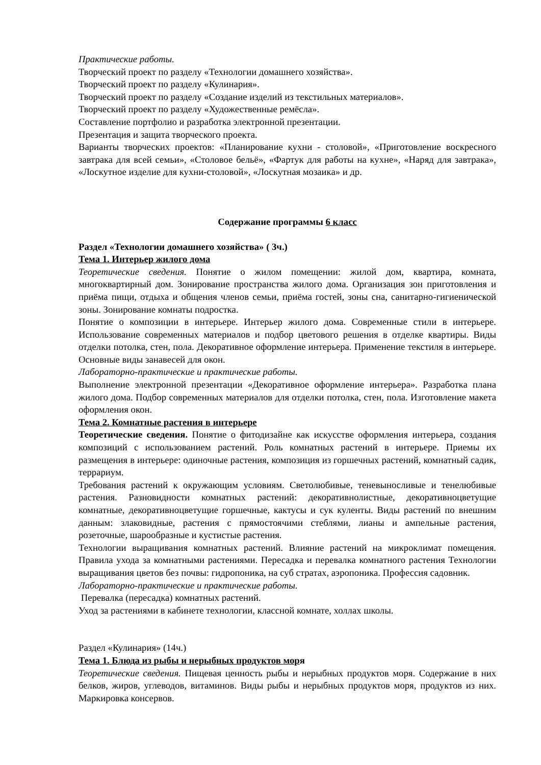Практические работы.
Творческий проект по разделу «Технологии домашнего хозяйства».
Творческий проект по разделу «Кулинария».
Творческий проект по разделу «Создание изделий из текстильных материалов».
Творческий проект по разделу «Художественные ремёсла».
Составление портфолио и разработка электронной презентации.
Презентация и защита творческого проекта.
Варианты творческих проектов: «Планирование кухни - столовой», «Приготовление воскресного завтрака для всей семьи», «Столовое бельё», «Фартук для работы на кухне», «Наряд для завтрака», «Лоскутное изделие для кухни-столовой», «Лоскутная мозаика» и др.
Содержание программы 6 класс
Раздел «Технологии домашнего хозяйства» ( 3ч.)
Тема 1. Интерьер жилого дома
Теоретические сведения. Понятие о жилом помещении: жилой дом, квартира, комната, многоквартирный дом. Зонирование пространства жилого дома. Организация зон приготовления и приёма пищи, отдыха и общения членов семьи, приёма гостей, зоны сна, санитарно-гигиенической зоны. Зонирование комнаты подростка.
Понятие о композиции в интерьере. Интерьер жилого дома. Современные стили в интерьере. Использование современных материалов и подбор цветового решения в отделке квартиры. Виды отделки потолка, стен, пола. Декоративное оформление интерьера. Применение текстиля в интерьере. Основные виды занавесей для окон.
Лабораторно-практические и практические работы.
Выполнение электронной презентации «Декоративное оформление интерьера». Разработка плана жилого дома. Подбор современных материалов для отделки потолка, стен, пола. Изготовление макета оформления окон.
Тема 2. Комнатные растения в интерьере
Теоретические сведения. Понятие о фитодизайне как искусстве оформления интерьера, создания композиций с использованием растений. Роль комнатных растений в интерьере. Приемы их размещения в интерьере: одиночные растения, композиция из горшечных растений, комнатный садик, террариум.
Требования растений к окружающим условиям. Светолюбивые, теневыносливые и тенелюбивые растения. Разновидности комнатных растений: декоративнолистные, декоративноцветущие комнатные, декоративноцветущие горшечные, кактусы и сук куленты. Виды растений по внешним данным: злаковидные, растения с прямостоячими стеблями, лианы и ампельные растения, розеточные, шарообразные и кустистые растения.
Технологии выращивания комнатных растений. Влияние растений на микроклимат помещения. Правила ухода за комнатными растениями. Пересадка и перевалка комнатного растения Технологии выращивания цветов без почвы: гидропоника, на суб стратах, аэропоника. Профессия садовник.
Лабораторно-практические и практические работы.
Перевалка (пересадка) комнатных растений.
Уход за растениями в кабинете технологии, классной комнате, холлах школы.
Раздел «Кулинария» (14ч.)
Тема 1. Блюда из рыбы и нерыбных продуктов моря
Теоретические сведения. Пищевая ценность рыбы и нерыбных продуктов моря. Содержание в них белков, жиров, углеводов, витаминов. Виды рыбы и нерыбных продуктов моря, продуктов из них. Маркировка консервов.